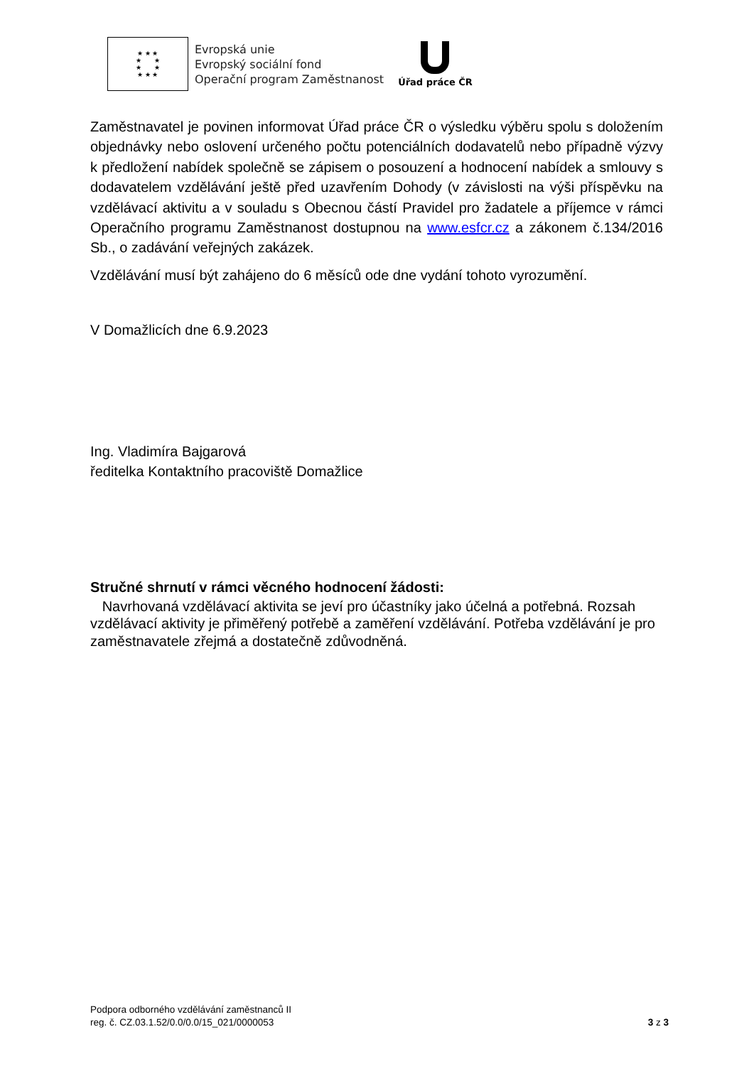★ ★ ★
★ ★
★ ★
★ ★ ★
Evropská unie
Evropský sociální fond
Operační program Zaměstnanost
Úřad práce ČR
Zaměstnavatel je povinen informovat Úřad práce ČR o výsledku výběru spolu s doložením objednávky nebo oslovení určeného počtu potenciálních dodavatelů nebo případně výzvy k předložení nabídek společně se zápisem o posouzení a hodnocení nabídek a smlouvy s dodavatelem vzdělávání ještě před uzavřením Dohody (v závislosti na výši příspěvku na vzdělávací aktivitu a v souladu s Obecnou částí Pravidel pro žadatele a příjemce v rámci Operačního programu Zaměstnanost dostupnou na www.esfcr.cz a zákonem č.134/2016 Sb., o zadávání veřejných zakázek.
Vzdělávání musí být zahájeno do 6 měsíců ode dne vydání tohoto vyrozumění.
V Domažlicích dne 6.9.2023
Ing. Vladimíra Bajgarová
ředitelka Kontaktního pracoviště Domažlice
Stručné shrnutí v rámci věcného hodnocení žádosti:
Navrhovaná vzdělávací aktivita se jeví pro účastníky jako účelná a potřebná. Rozsah vzdělávací aktivity je přiměřený potřebě a zaměření vzdělávání. Potřeba vzdělávání je pro zaměstnavatele zřejmá a dostatečně zdůvodněná.
Podpora odborného vzdělávání zaměstnanců II
reg. č. CZ.03.1.52/0.0/0.0/15_021/0000053 3 z 3